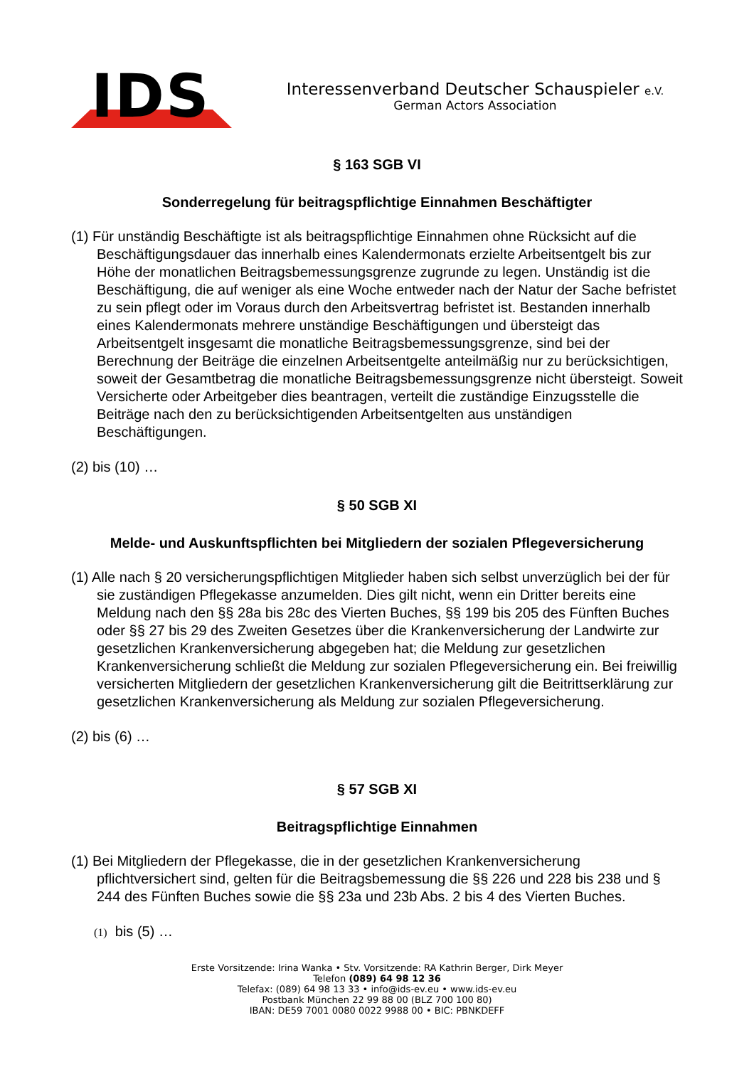IDS
Interessenverband Deutscher Schauspieler e.V.
German Actors Association
§ 163 SGB VI
Sonderregelung für beitragspflichtige Einnahmen Beschäftigter
(1) Für unständig Beschäftigte ist als beitragspflichtige Einnahmen ohne Rücksicht auf die Beschäftigungsdauer das innerhalb eines Kalendermonats erzielte Arbeitsentgelt bis zur Höhe der monatlichen Beitragsbemessungsgrenze zugrunde zu legen. Unständig ist die Beschäftigung, die auf weniger als eine Woche entweder nach der Natur der Sache befristet zu sein pflegt oder im Voraus durch den Arbeitsvertrag befristet ist. Bestanden innerhalb eines Kalendermonats mehrere unständige Beschäftigungen und übersteigt das Arbeitsentgelt insgesamt die monatliche Beitragsbemessungsgrenze, sind bei der Berechnung der Beiträge die einzelnen Arbeitsentgelte anteilmäßig nur zu berücksichtigen, soweit der Gesamtbetrag die monatliche Beitragsbemessungsgrenze nicht übersteigt. Soweit Versicherte oder Arbeitgeber dies beantragen, verteilt die zuständige Einzugsstelle die Beiträge nach den zu berücksichtigenden Arbeitsentgelten aus unständigen Beschäftigungen.
(2) bis (10) …
§ 50 SGB XI
Melde- und Auskunftspflichten bei Mitgliedern der sozialen Pflegeversicherung
(1) Alle nach § 20 versicherungspflichtigen Mitglieder haben sich selbst unverzüglich bei der für sie zuständigen Pflegekasse anzumelden. Dies gilt nicht, wenn ein Dritter bereits eine Meldung nach den §§ 28a bis 28c des Vierten Buches, §§ 199 bis 205 des Fünften Buches oder §§ 27 bis 29 des Zweiten Gesetzes über die Krankenversicherung der Landwirte zur gesetzlichen Krankenversicherung abgegeben hat; die Meldung zur gesetzlichen Krankenversicherung schließt die Meldung zur sozialen Pflegeversicherung ein. Bei freiwillig versicherten Mitgliedern der gesetzlichen Krankenversicherung gilt die Beitrittserklärung zur gesetzlichen Krankenversicherung als Meldung zur sozialen Pflegeversicherung.
(2) bis (6) …
§ 57 SGB XI
Beitragspflichtige Einnahmen
(1) Bei Mitgliedern der Pflegekasse, die in der gesetzlichen Krankenversicherung pflichtversichert sind, gelten für die Beitragsbemessung die §§ 226 und 228 bis 238 und § 244 des Fünften Buches sowie die §§ 23a und 23b Abs. 2 bis 4 des Vierten Buches.
(1) bis (5) …
Erste Vorsitzende: Irina Wanka • Stv. Vorsitzende: RA Kathrin Berger, Dirk Meyer
Telefon (089) 64 98 12 36
Telefax: (089) 64 98 13 33 • info@ids-ev.eu • www.ids-ev.eu
Postbank München 22 99 88 00 (BLZ 700 100 80)
IBAN: DE59 7001 0080 0022 9988 00 • BIC: PBNKDEFF